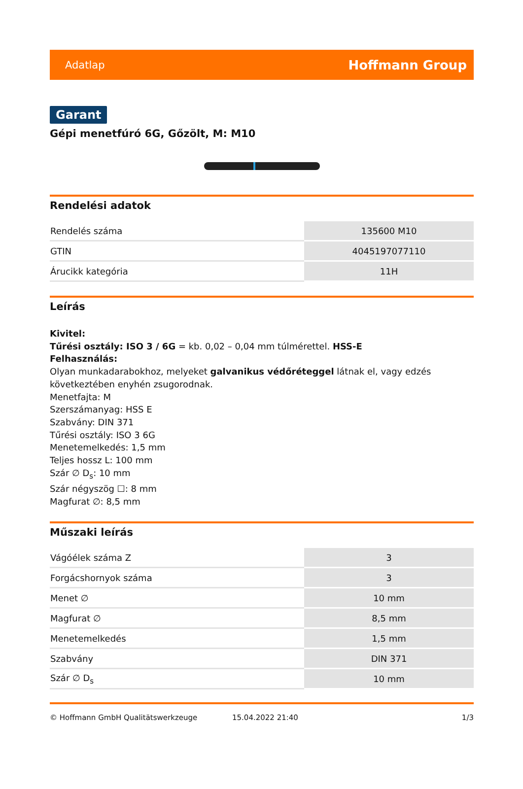Adatlap Hoffmann Group
Garant
Gépi menetfúró 6G, Gőzölt, M: M10
Rendelési adatok
| Rendelés száma | 135600 M10 |
| GTIN | 4045197077110 |
| Árucikk kategória | 11H |
Leírás
Kivitel:
Tűrési osztály: ISO 3 / 6G = kb. 0,02 – 0,04 mm túlmérettel. HSS-E
Felhasználás:
Olyan munkadarabokhoz, melyeket galvanikus védőréteggel látnak el, vagy edzés következtében enyhén zsugorodnak.
Menetfajta: M
Szerszámanyag: HSS E
Szabvány: DIN 371
Tűrési osztály: ISO 3 6G
Menetemelkedés: 1,5 mm
Teljes hossz L: 100 mm
Szár ∅ D<sub>s</sub>: 10 mm
Szár négyszög ☐: 8 mm
Magfurat ∅: 8,5 mm
Műszaki leírás
| Vágóélek száma Z | 3 |
| Forgácshornyok száma | 3 |
| Menet ∅ | 10 mm |
| Magfurat ∅ | 8,5 mm |
| Menetemelkedés | 1,5 mm |
| Szabvány | DIN 371 |
| Szár ∅ D<sub>s</sub> | 10 mm |
© Hoffmann GmbH Qualitätswerkzeuge 15.04.2022 21:40 1/3